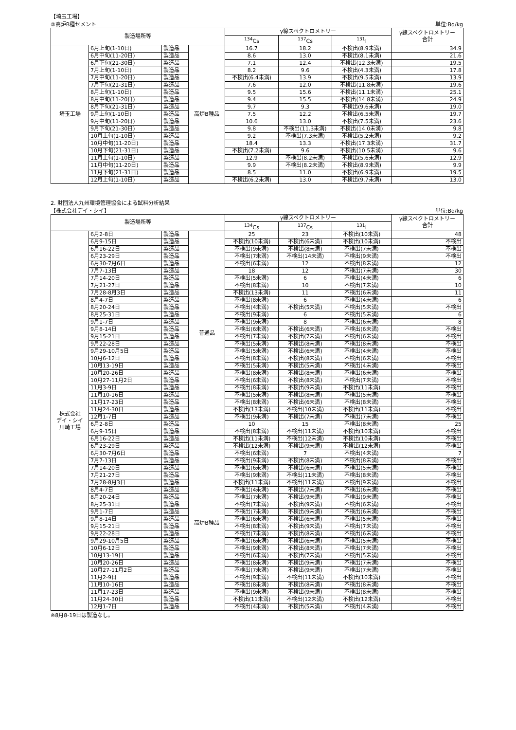【埼玉工場】
②高炉B種セメント 単位:Bq/kg
| 製造場所等 | | | | γ線スペクトロメトリー | | | γ線スペクトロメトリー 合計 |
| --- | --- | --- | --- | --- | --- | --- | --- |
| | | | | <sup>134</sup>Cs | <sup>137</sup>Cs | <sup>131</sup>I | |
| 埼玉工場 | 6月上旬(1-10日) | 製造品 | 高炉B種品 | 16.7 | 18.2 | 不検出(8.9未満) | 34.9 |
| | 6月中旬(11-20日) | 製造品 | | 8.6 | 13.0 | 不検出(8.1未満) | 21.6 |
| | 6月下旬(21-30日) | 製造品 | | 7.1 | 12.4 | 不検出(12.3未満) | 19.5 |
| | 7月上旬(1-10日) | 製造品 | | 8.2 | 9.6 | 不検出(4.3未満) | 17.8 |
| | 7月中旬(11-20日) | 製造品 | | 不検出(6.4未満) | 13.9 | 不検出(9.5未満) | 13.9 |
| | 7月下旬(21-31日) | 製造品 | | 7.6 | 12.0 | 不検出(11.8未満) | 19.6 |
| | 8月上旬(1-10日) | 製造品 | | 9.5 | 15.6 | 不検出(11.1未満) | 25.1 |
| | 8月中旬(11-20日) | 製造品 | | 9.4 | 15.5 | 不検出(14.8未満) | 24.9 |
| | 8月下旬(21-31日) | 製造品 | | 9.7 | 9.3 | 不検出(9.6未満) | 19.0 |
| | 9月上旬(1-10日) | 製造品 | | 7.5 | 12.2 | 不検出(6.5未満) | 19.7 |
| | 9月中旬(11-20日) | 製造品 | | 10.6 | 13.0 | 不検出(7.5未満) | 23.6 |
| | 9月下旬(21-30日) | 製造品 | | 9.8 | 不検出(11.3未満) | 不検出(14.0未満) | 9.8 |
| | 10月上旬(1-10日) | 製造品 | | 9.2 | 不検出(7.3未満) | 不検出(5.2未満) | 9.2 |
| | 10月中旬(11-20日) | 製造品 | | 18.4 | 13.3 | 不検出(17.3未満) | 31.7 |
| | 10月下旬(21-31日) | 製造品 | | 不検出(7.2未満) | 9.6 | 不検出(10.5未満) | 9.6 |
| | 11月上旬(1-10日) | 製造品 | | 12.9 | 不検出(8.2未満) | 不検出(5.6未満) | 12.9 |
| | 11月中旬(11-20日) | 製造品 | | 9.9 | 不検出(8.2未満) | 不検出(8.9未満) | 9.9 |
| | 11月下旬(21-31日) | 製造品 | | 8.5 | 11.0 | 不検出(6.9未満) | 19.5 |
| | 12月上旬(1-10日) | 製造品 | | 不検出(6.2未満) | 13.0 | 不検出(9.7未満) | 13.0 |
2. 財団法人九州環境管理協会による試料分析結果
【株式会社デイ・シイ】 単位:Bq/kg
| 製造場所等 | | | | γ線スペクトロメトリー | | | γ線スペクトロメトリー 合計 |
| --- | --- | --- | --- | --- | --- | --- | --- |
| | | | | <sup>134</sup>Cs | <sup>137</sup>Cs | <sup>131</sup>I | |
| 株式会社 デイ・シイ 川崎工場 | 6月2-8日 | 製造品 | 普通品 | 25 | 23 | 不検出(10未満) | 48 |
| | 6月9-15日 | 製造品 | | 不検出(10未満) | 不検出(6未満) | 不検出(10未満) | 不検出 |
| | 6月16-22日 | 製造品 | | 不検出(9未満) | 不検出(8未満) | 不検出(7未満) | 不検出 |
| | 6月23-29日 | 製造品 | | 不検出(7未満) | 不検出(14未満) | 不検出(9未満) | 不検出 |
| | 6月30-7月6日 | 製造品 | | 不検出(6未満) | 12 | 不検出(8未満) | 12 |
| | 7月7-13日 | 製造品 | | 18 | 12 | 不検出(7未満) | 30 |
| | 7月14-20日 | 製造品 | | 不検出(5未満) | 6 | 不検出(4未満) | 6 |
| | 7月21-27日 | 製造品 | | 不検出(8未満) | 10 | 不検出(7未満) | 10 |
| | 7月28-8月3日 | 製造品 | | 不検出(13未満) | 11 | 不検出(6未満) | 11 |
| | 8月4-7日 | 製造品 | | 不検出(8未満) | 6 | 不検出(4未満) | 6 |
| | 8月20-24日 | 製造品 | | 不検出(4未満) | 不検出(5未満) | 不検出(5未満) | 不検出 |
| | 8月25-31日 | 製造品 | | 不検出(9未満) | 6 | 不検出(5未満) | 6 |
| | 9月1-7日 | 製造品 | | 不検出(9未満) | 8 | 不検出(6未満) | 8 |
| | 9月8-14日 | 製造品 | | 不検出(6未満) | 不検出(6未満) | 不検出(6未満) | 不検出 |
| | 9月15-21日 | 製造品 | | 不検出(7未満) | 不検出(7未満) | 不検出(6未満) | 不検出 |
| | 9月22-28日 | 製造品 | | 不検出(5未満) | 不検出(8未満) | 不検出(8未満) | 不検出 |
| | 9月29-10月5日 | 製造品 | | 不検出(5未満) | 不検出(6未満) | 不検出(4未満) | 不検出 |
| | 10月6-12日 | 製造品 | | 不検出(8未満) | 不検出(8未満) | 不検出(6未満) | 不検出 |
| | 10月13-19日 | 製造品 | | 不検出(5未満) | 不検出(5未満) | 不検出(4未満) | 不検出 |
| | 10月20-26日 | 製造品 | | 不検出(8未満) | 不検出(8未満) | 不検出(6未満) | 不検出 |
| | 10月27-11月2日 | 製造品 | | 不検出(6未満) | 不検出(8未満) | 不検出(7未満) | 不検出 |
| | 11月3-9日 | 製造品 | | 不検出(8未満) | 不検出(9未満) | 不検出(11未満) | 不検出 |
| | 11月10-16日 | 製造品 | | 不検出(5未満) | 不検出(8未満) | 不検出(5未満) | 不検出 |
| | 11月17-23日 | 製造品 | | 不検出(8未満) | 不検出(6未満) | 不検出(8未満) | 不検出 |
| | 11月24-30日 | 製造品 | | 不検出(13未満) | 不検出(10未満) | 不検出(11未満) | 不検出 |
| | 12月1-7日 | 製造品 | | 不検出(9未満) | 不検出(7未満) | 不検出(7未満) | 不検出 |
| | 6月2-8日 | 製造品 | | 10 | 15 | 不検出(8未満) | 25 |
| | 6月9-15日 | 製造品 | | 不検出(8未満) | 不検出(11未満) | 不検出(10未満) | 不検出 |
| | 6月16-22日 | 製造品 | 高炉B種品 | 不検出(11未満) | 不検出(12未満) | 不検出(10未満) | 不検出 |
| | 6月23-29日 | 製造品 | | 不検出(12未満) | 不検出(9未満) | 不検出(12未満) | 不検出 |
| | 6月30-7月6日 | 製造品 | | 不検出(6未満) | 7 | 不検出(4未満) | 7 |
| | 7月7-13日 | 製造品 | | 不検出(9未満) | 不検出(8未満) | 不検出(8未満) | 不検出 |
| | 7月14-20日 | 製造品 | | 不検出(6未満) | 不検出(6未満) | 不検出(5未満) | 不検出 |
| | 7月21-27日 | 製造品 | | 不検出(9未満) | 不検出(11未満) | 不検出(8未満) | 不検出 |
| | 7月28-8月3日 | 製造品 | | 不検出(11未満) | 不検出(11未満) | 不検出(9未満) | 不検出 |
| | 8月4-7日 | 製造品 | | 不検出(4未満) | 不検出(7未満) | 不検出(6未満) | 不検出 |
| | 8月20-24日 | 製造品 | | 不検出(7未満) | 不検出(9未満) | 不検出(9未満) | 不検出 |
| | 8月25-31日 | 製造品 | | 不検出(7未満) | 不検出(9未満) | 不検出(6未満) | 不検出 |
| | 9月1-7日 | 製造品 | | 不検出(7未満) | 不検出(9未満) | 不検出(6未満) | 不検出 |
| | 9月8-14日 | 製造品 | | 不検出(6未満) | 不検出(6未満) | 不検出(5未満) | 不検出 |
| | 9月15-21日 | 製造品 | | 不検出(8未満) | 不検出(9未満) | 不検出(7未満) | 不検出 |
| | 9月22-28日 | 製造品 | | 不検出(7未満) | 不検出(8未満) | 不検出(6未満) | 不検出 |
| | 9月29-10月5日 | 製造品 | | 不検出(6未満) | 不検出(6未満) | 不検出(5未満) | 不検出 |
| | 10月6-12日 | 製造品 | | 不検出(9未満) | 不検出(8未満) | 不検出(7未満) | 不検出 |
| | 10月13-19日 | 製造品 | | 不検出(6未満) | 不検出(7未満) | 不検出(5未満) | 不検出 |
| | 10月20-26日 | 製造品 | | 不検出(8未満) | 不検出(9未満) | 不検出(7未満) | 不検出 |
| | 10月27-11月2日 | 製造品 | | 不検出(7未満) | 不検出(9未満) | 不検出(7未満) | 不検出 |
| | 11月2-9日 | 製造品 | | 不検出(9未満) | 不検出(11未満) | 不検出(10未満) | 不検出 |
| | 11月10-16日 | 製造品 | | 不検出(8未満) | 不検出(8未満) | 不検出(8未満) | 不検出 |
| | 11月17-23日 | 製造品 | | 不検出(9未満) | 不検出(9未満) | 不検出(8未満) | 不検出 |
| | 11月24-30日 | 製造品 | | 不検出(11未満) | 不検出(12未満) | 不検出(12未満) | 不検出 |
| | 12月1-7日 | 製造品 | | 不検出(4未満) | 不検出(5未満) | 不検出(4未満) | 不検出 |
※8月8-19日は製造なし。